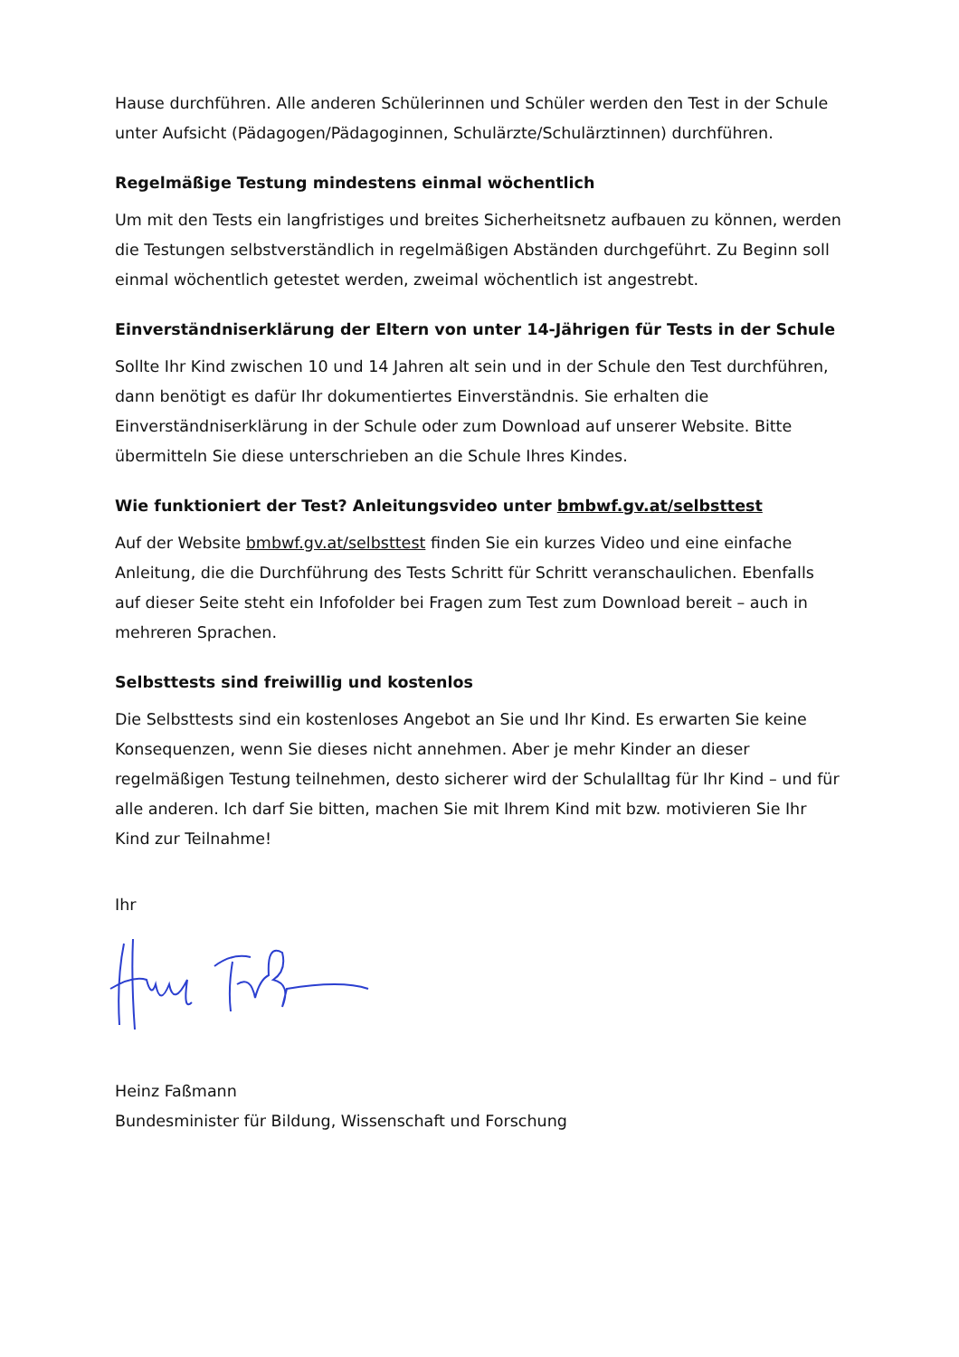Hause durchführen. Alle anderen Schülerinnen und Schüler werden den Test in der Schule unter Aufsicht (Pädagogen/Pädagoginnen, Schulärzte/Schulärztinnen) durchführen.
Regelmäßige Testung mindestens einmal wöchentlich
Um mit den Tests ein langfristiges und breites Sicherheitsnetz aufbauen zu können, werden die Testungen selbstverständlich in regelmäßigen Abständen durchgeführt. Zu Beginn soll einmal wöchentlich getestet werden, zweimal wöchentlich ist angestrebt.
Einverständniserklärung der Eltern von unter 14-Jährigen für Tests in der Schule
Sollte Ihr Kind zwischen 10 und 14 Jahren alt sein und in der Schule den Test durchführen, dann benötigt es dafür Ihr dokumentiertes Einverständnis. Sie erhalten die Einverständniserklärung in der Schule oder zum Download auf unserer Website. Bitte übermitteln Sie diese unterschrieben an die Schule Ihres Kindes.
Wie funktioniert der Test? Anleitungsvideo unter bmbwf.gv.at/selbsttest
Auf der Website bmbwf.gv.at/selbsttest finden Sie ein kurzes Video und eine einfache Anleitung, die die Durchführung des Tests Schritt für Schritt veranschaulichen. Ebenfalls auf dieser Seite steht ein Infofolder bei Fragen zum Test zum Download bereit – auch in mehreren Sprachen.
Selbsttests sind freiwillig und kostenlos
Die Selbsttests sind ein kostenloses Angebot an Sie und Ihr Kind. Es erwarten Sie keine Konsequenzen, wenn Sie dieses nicht annehmen. Aber je mehr Kinder an dieser regelmäßigen Testung teilnehmen, desto sicherer wird der Schulalltag für Ihr Kind – und für alle anderen. Ich darf Sie bitten, machen Sie mit Ihrem Kind mit bzw. motivieren Sie Ihr Kind zur Teilnahme!
Ihr
Heinz Faßmann
Bundesminister für Bildung, Wissenschaft und Forschung